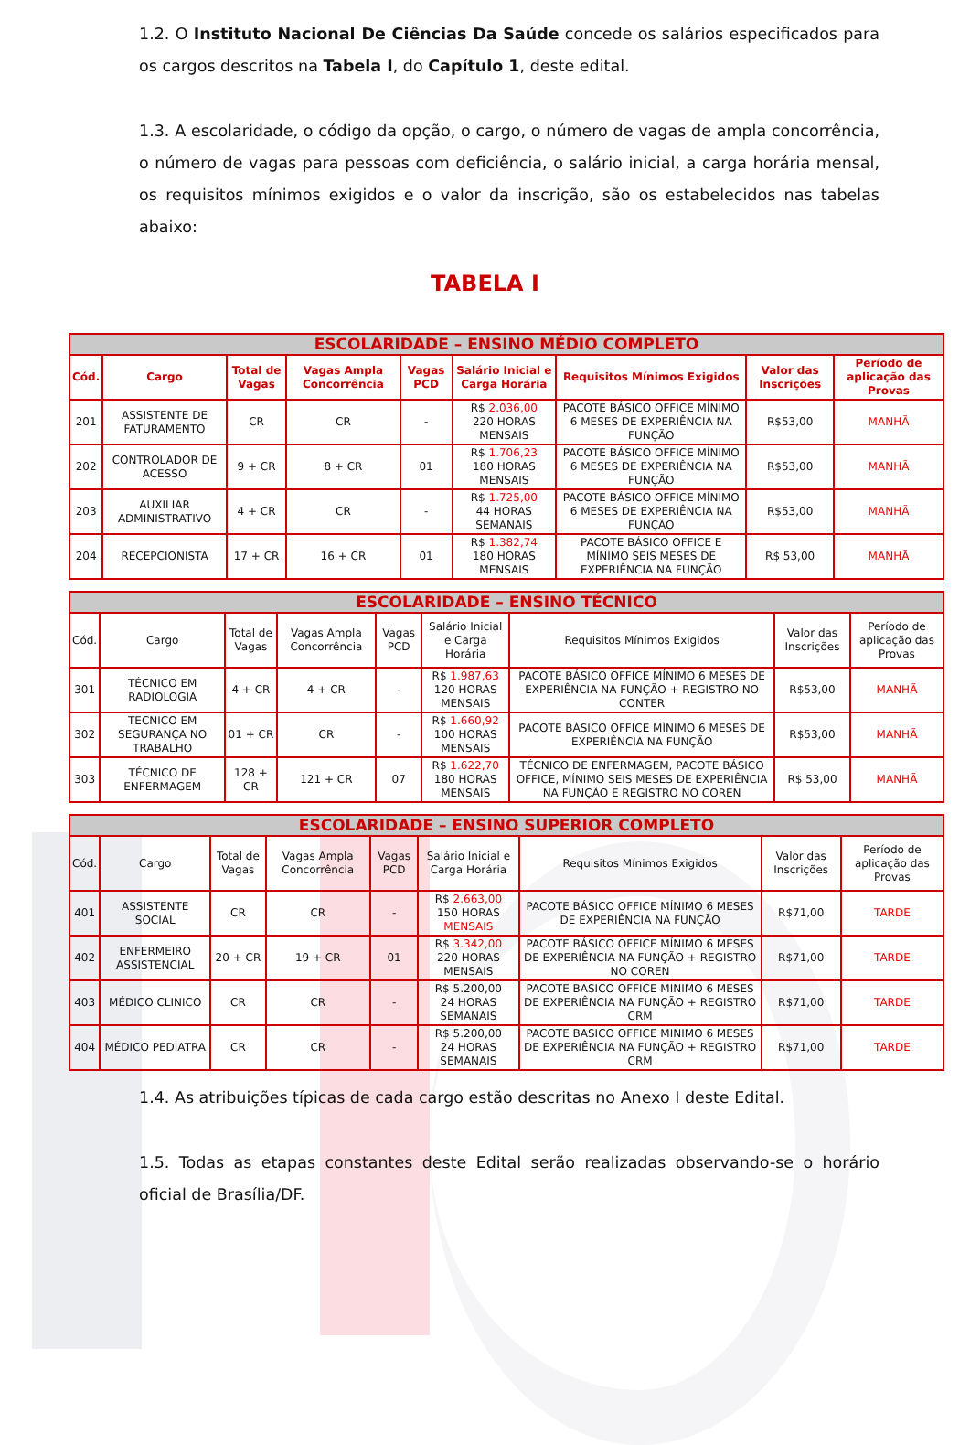1.2. O Instituto Nacional De Ciências Da Saúde concede os salários especificados para os cargos descritos na Tabela I, do Capítulo 1, deste edital.
1.3. A escolaridade, o código da opção, o cargo, o número de vagas de ampla concorrência, o número de vagas para pessoas com deficiência, o salário inicial, a carga horária mensal, os requisitos mínimos exigidos e o valor da inscrição, são os estabelecidos nas tabelas abaixo:
TABELA I
| ESCOLARIDADE – ENSINO MÉDIO COMPLETO | | | | | | | | |
| --- | --- | --- | --- | --- | --- | --- | --- | --- |
| Cód. | Cargo | Total de Vagas | Vagas Ampla Concorrência | Vagas PCD | Salário Inicial e Carga Horária | Requisitos Mínimos Exigidos | Valor das Inscrições | Período de aplicação das Provas |
| 201 | ASSISTENTE DE FATURAMENTO | CR | CR | - | R$ 2.036,00 220 HORAS MENSAIS | PACOTE BÁSICO OFFICE MÍNIMO 6 MESES DE EXPERIÊNCIA NA FUNÇÃO | R$53,00 | MANHÃ |
| 202 | CONTROLADOR DE ACESSO | 9 + CR | 8 + CR | 01 | R$ 1.706,23 180 HORAS MENSAIS | PACOTE BÁSICO OFFICE MÍNIMO 6 MESES DE EXPERIÊNCIA NA FUNÇÃO | R$53,00 | MANHÃ |
| 203 | AUXILIAR ADMINISTRATIVO | 4 + CR | CR | - | R$ 1.725,00 44 HORAS SEMANAIS | PACOTE BÁSICO OFFICE MÍNIMO 6 MESES DE EXPERIÊNCIA NA FUNÇÃO | R$53,00 | MANHÃ |
| 204 | RECEPCIONISTA | 17 + CR | 16 + CR | 01 | R$ 1.382,74 180 HORAS MENSAIS | PACOTE BÁSICO OFFICE E MÍNIMO SEIS MESES DE EXPERIÊNCIA NA FUNÇÃO | R$ 53,00 | MANHÃ |
| ESCOLARIDADE – ENSINO TÉCNICO | | | | | | | | |
| --- | --- | --- | --- | --- | --- | --- | --- | --- |
| Cód. | Cargo | Total de Vagas | Vagas Ampla Concorrência | Vagas PCD | Salário Inicial e Carga Horária | Requisitos Mínimos Exigidos | Valor das Inscrições | Período de aplicação das Provas |
| 301 | TÉCNICO EM RADIOLOGIA | 4 + CR | 4 + CR | - | R$ 1.987,63 120 HORAS MENSAIS | PACOTE BÁSICO OFFICE MÍNIMO 6 MESES DE EXPERIÊNCIA NA FUNÇÃO + REGISTRO NO CONTER | R$53,00 | MANHÃ |
| 302 | TECNICO EM SEGURANÇA NO TRABALHO | 01 + CR | CR | - | R$ 1.660,92 100 HORAS MENSAIS | PACOTE BÁSICO OFFICE MÍNIMO 6 MESES DE EXPERIÊNCIA NA FUNÇÃO | R$53,00 | MANHÃ |
| 303 | TÉCNICO DE ENFERMAGEM | 128 + CR | 121 + CR | 07 | R$ 1.622,70 180 HORAS MENSAIS | TÉCNICO DE ENFERMAGEM, PACOTE BÁSICO OFFICE, MÍNIMO SEIS MESES DE EXPERIÊNCIA NA FUNÇÃO E REGISTRO NO COREN | R$ 53,00 | MANHÃ |
| ESCOLARIDADE – ENSINO SUPERIOR COMPLETO | | | | | | | | |
| --- | --- | --- | --- | --- | --- | --- | --- | --- |
| Cód. | Cargo | Total de Vagas | Vagas Ampla Concorrência | Vagas PCD | Salário Inicial e Carga Horária | Requisitos Mínimos Exigidos | Valor das Inscrições | Período de aplicação das Provas |
| 401 | ASSISTENTE SOCIAL | CR | CR | - | R$ 2.663,00 150 HORAS MENSAIS | PACOTE BÁSICO OFFICE MÍNIMO 6 MESES DE EXPERIÊNCIA NA FUNÇÃO | R$71,00 | TARDE |
| 402 | ENFERMEIRO ASSISTENCIAL | 20 + CR | 19 + CR | 01 | R$ 3.342,00 220 HORAS MENSAIS | PACOTE BÁSICO OFFICE MÍNIMO 6 MESES DE EXPERIÊNCIA NA FUNÇÃO + REGISTRO NO COREN | R$71,00 | TARDE |
| 403 | MÉDICO CLINICO | CR | CR | - | R$ 5.200,00 24 HORAS SEMANAIS | PACOTE BASICO OFFICE MINIMO 6 MESES DE EXPERIÊNCIA NA FUNÇÃO + REGISTRO CRM | R$71,00 | TARDE |
| 404 | MÉDICO PEDIATRA | CR | CR | - | R$ 5.200,00 24 HORAS SEMANAIS | PACOTE BASICO OFFICE MINIMO 6 MESES DE EXPERIÊNCIA NA FUNÇÃO + REGISTRO CRM | R$71,00 | TARDE |
1.4. As atribuições típicas de cada cargo estão descritas no Anexo I deste Edital.
1.5. Todas as etapas constantes deste Edital serão realizadas observando-se o horário oficial de Brasília/DF.